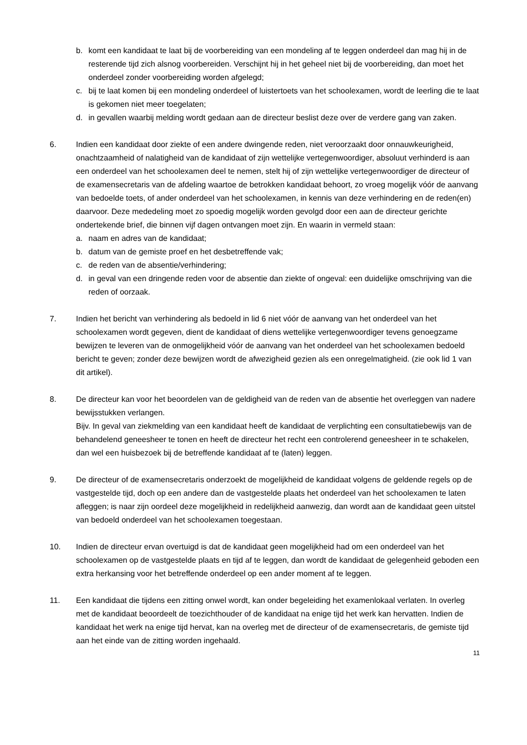b. komt een kandidaat te laat bij de voorbereiding van een mondeling af te leggen onderdeel dan mag hij in de resterende tijd zich alsnog voorbereiden. Verschijnt hij in het geheel niet bij de voorbereiding, dan moet het onderdeel zonder voorbereiding worden afgelegd;
c. bij te laat komen bij een mondeling onderdeel of luistertoets van het schoolexamen, wordt de leerling die te laat is gekomen niet meer toegelaten;
d. in gevallen waarbij melding wordt gedaan aan de directeur beslist deze over de verdere gang van zaken.
6. Indien een kandidaat door ziekte of een andere dwingende reden, niet veroorzaakt door onnauwkeurigheid, onachtzaamheid of nalatigheid van de kandidaat of zijn wettelijke vertegenwoordiger, absoluut verhinderd is aan een onderdeel van het schoolexamen deel te nemen, stelt hij of zijn wettelijke vertegenwoordiger de directeur of de examensecretaris van de afdeling waartoe de betrokken kandidaat behoort, zo vroeg mogelijk vóór de aanvang van bedoelde toets, of ander onderdeel van het schoolexamen, in kennis van deze verhindering en de reden(en) daarvoor. Deze mededeling moet zo spoedig mogelijk worden gevolgd door een aan de directeur gerichte ondertekende brief, die binnen vijf dagen ontvangen moet zijn. En waarin in vermeld staan:
a. naam en adres van de kandidaat;
b. datum van de gemiste proef en het desbetreffende vak;
c. de reden van de absentie/verhindering;
d. in geval van een dringende reden voor de absentie dan ziekte of ongeval: een duidelijke omschrijving van die reden of oorzaak.
7. Indien het bericht van verhindering als bedoeld in lid 6 niet vóór de aanvang van het onderdeel van het schoolexamen wordt gegeven, dient de kandidaat of diens wettelijke vertegenwoordiger tevens genoegzame bewijzen te leveren van de onmogelijkheid vóór de aanvang van het onderdeel van het schoolexamen bedoeld bericht te geven; zonder deze bewijzen wordt de afwezigheid gezien als een onregelmatigheid. (zie ook lid 1 van dit artikel).
8. De directeur kan voor het beoordelen van de geldigheid van de reden van de absentie het overleggen van nadere bewijsstukken verlangen.
Bijv. In geval van ziekmelding van een kandidaat heeft de kandidaat de verplichting een consultatiebewijs van de behandelend geneesheer te tonen en heeft de directeur het recht een controlerend geneesheer in te schakelen, dan wel een huisbezoek bij de betreffende kandidaat af te (laten) leggen.
9. De directeur of de examensecretaris onderzoekt de mogelijkheid de kandidaat volgens de geldende regels op de vastgestelde tijd, doch op een andere dan de vastgestelde plaats het onderdeel van het schoolexamen te laten afleggen; is naar zijn oordeel deze mogelijkheid in redelijkheid aanwezig, dan wordt aan de kandidaat geen uitstel van bedoeld onderdeel van het schoolexamen toegestaan.
10. Indien de directeur ervan overtuigd is dat de kandidaat geen mogelijkheid had om een onderdeel van het schoolexamen op de vastgestelde plaats en tijd af te leggen, dan wordt de kandidaat de gelegenheid geboden een extra herkansing voor het betreffende onderdeel op een ander moment af te leggen.
11. Een kandidaat die tijdens een zitting onwel wordt, kan onder begeleiding het examenlokaal verlaten. In overleg met de kandidaat beoordeelt de toezichthouder of de kandidaat na enige tijd het werk kan hervatten. Indien de kandidaat het werk na enige tijd hervat, kan na overleg met de directeur of de examensecretaris, de gemiste tijd aan het einde van de zitting worden ingehaald.
11